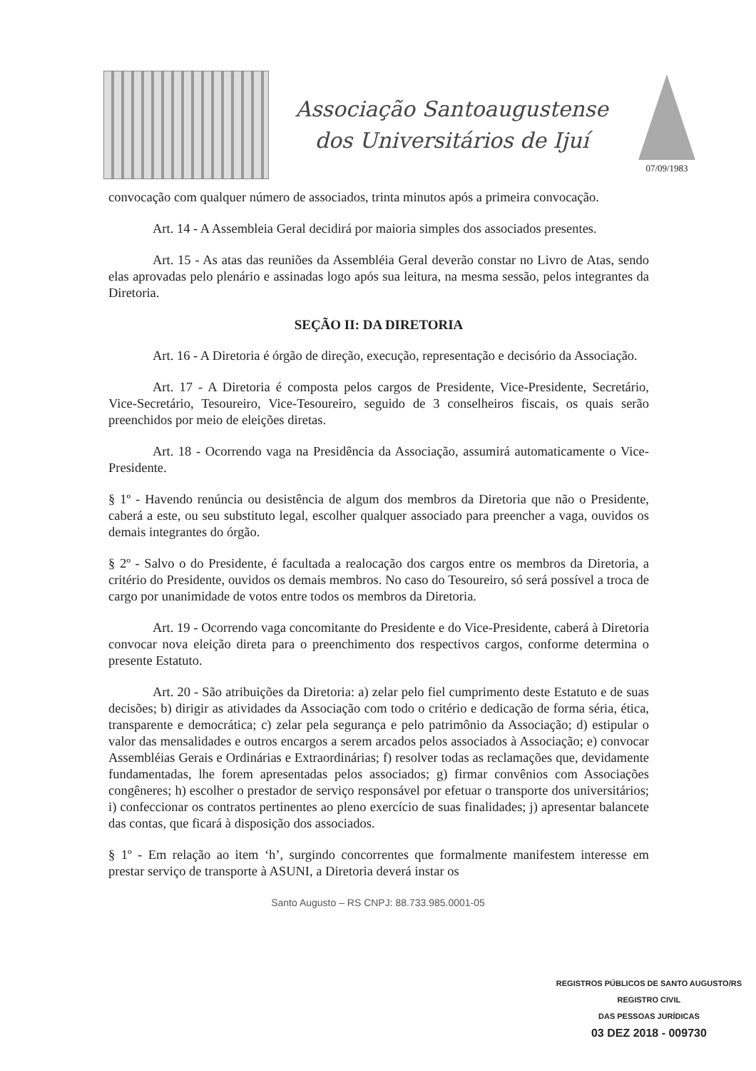Associação Santoaugustense
dos Universitários de Ijuí
07/09/1983
convocação com qualquer número de associados, trinta minutos após a primeira convocação.
Art. 14 - A Assembleia Geral decidirá por maioria simples dos associados presentes.
Art. 15 - As atas das reuniões da Assembléia Geral deverão constar no Livro de Atas, sendo elas aprovadas pelo plenário e assinadas logo após sua leitura, na mesma sessão, pelos integrantes da Diretoria.
SEÇÃO II: DA DIRETORIA
Art. 16 - A Diretoria é órgão de direção, execução, representação e decisório da Associação.
Art. 17 - A Diretoria é composta pelos cargos de Presidente, Vice-Presidente, Secretário, Vice-Secretário, Tesoureiro, Vice-Tesoureiro, seguido de 3 conselheiros fiscais, os quais serão preenchidos por meio de eleições diretas.
Art. 18 - Ocorrendo vaga na Presidência da Associação, assumirá automaticamente o Vice- Presidente.
§ 1º - Havendo renúncia ou desistência de algum dos membros da Diretoria que não o Presidente, caberá a este, ou seu substituto legal, escolher qualquer associado para preencher a vaga, ouvidos os demais integrantes do órgão.
§ 2º - Salvo o do Presidente, é facultada a realocação dos cargos entre os membros da Diretoria, a critério do Presidente, ouvidos os demais membros. No caso do Tesoureiro, só será possível a troca de cargo por unanimidade de votos entre todos os membros da Diretoria.
Art. 19 - Ocorrendo vaga concomitante do Presidente e do Vice-Presidente, caberá à Diretoria convocar nova eleição direta para o preenchimento dos respectivos cargos, conforme determina o presente Estatuto.
Art. 20 - São atribuições da Diretoria: a) zelar pelo fiel cumprimento deste Estatuto e de suas decisões; b) dirigir as atividades da Associação com todo o critério e dedicação de forma séria, ética, transparente e democrática; c) zelar pela segurança e pelo patrimônio da Associação; d) estipular o valor das mensalidades e outros encargos a serem arcados pelos associados à Associação; e) convocar Assembléias Gerais e Ordinárias e Extraordinárias; f) resolver todas as reclamações que, devidamente fundamentadas, lhe forem apresentadas pelos associados; g) firmar convênios com Associações congêneres; h) escolher o prestador de serviço responsável por efetuar o transporte dos universitários; i) confeccionar os contratos pertinentes ao pleno exercício de suas finalidades; j) apresentar balancete das contas, que ficará à disposição dos associados.
§ 1º - Em relação ao item ‘h’, surgindo concorrentes que formalmente manifestem interesse em prestar serviço de transporte à ASUNI, a Diretoria deverá instar os
Santo Augusto – RS CNPJ: 88.733.985.0001-05
REGISTROS PÚBLICOS DE SANTO AUGUSTO/RS
REGISTRO CIVIL
DAS PESSOAS JURÍDICAS
03 DEZ 2018 - 009730